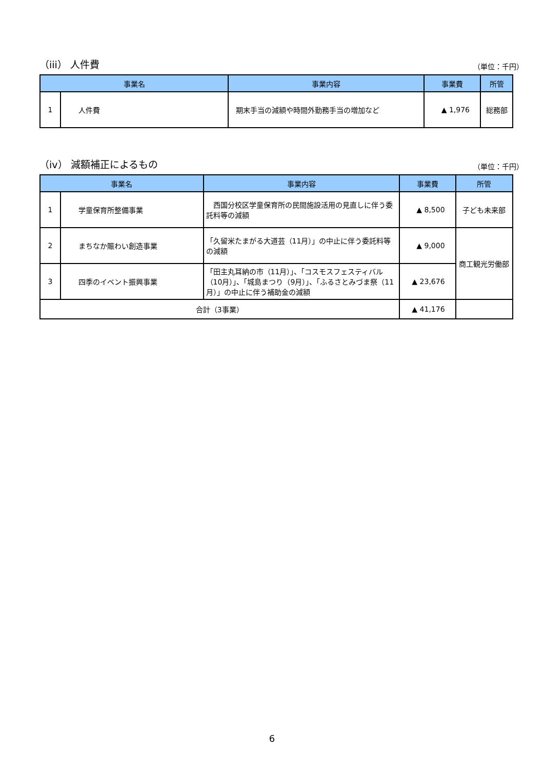（iii） 人件費 （単位：千円）
| 事業名 | | 事業内容 | 事業費 | 所管 |
| --- | --- | --- | --- | --- |
| 1 | 人件費 | 期末手当の減額や時間外勤務手当の増加など | ▲ 1,976 | 総務部 |
（iv） 減額補正によるもの （単位：千円）
| 事業名 | | 事業内容 | 事業費 | 所管 |
| --- | --- | --- | --- | --- |
| 1 | 学童保育所整備事業 | 西国分校区学童保育所の民間施設活用の見直しに伴う委託料等の減額 | ▲ 8,500 | 子ども未来部 |
| 2 | まちなか賑わい創造事業 | 「久留米たまがる大道芸（11月）」の中止に伴う委託料等の減額 | ▲ 9,000 | 商工観光労働部 |
| 3 | 四季のイベント振興事業 | 「田主丸耳納の市（11月）」、「コスモスフェスティバル（10月）」、「城島まつり（9月）」、「ふるさとみづま祭（11月）」の中止に伴う補助金の減額 | ▲ 23,676 | |
| 合計（3事業） | | | ▲ 41,176 | |
6